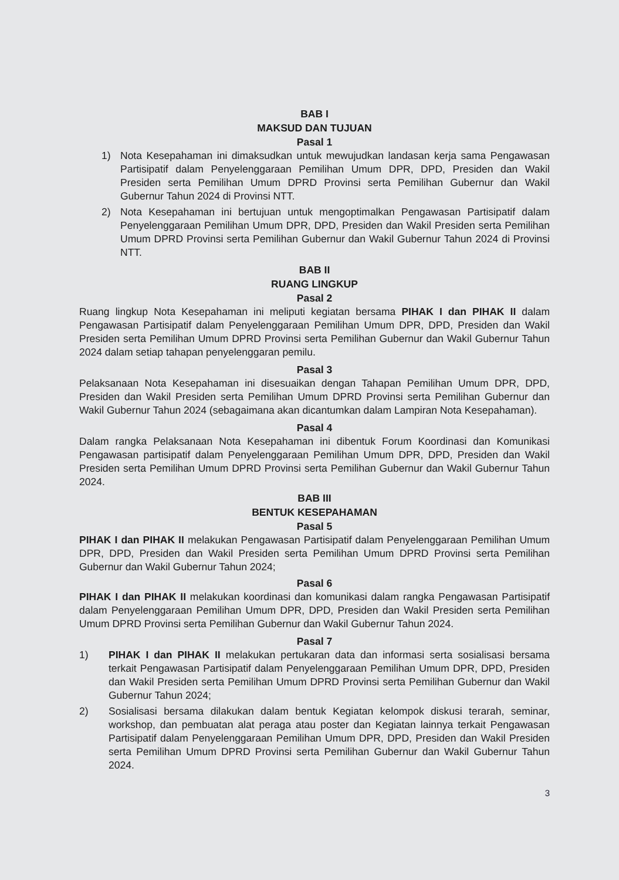BAB I
MAKSUD DAN TUJUAN
Pasal 1
1) Nota Kesepahaman ini dimaksudkan untuk mewujudkan landasan kerja sama Pengawasan Partisipatif dalam Penyelenggaraan Pemilihan Umum DPR, DPD, Presiden dan Wakil Presiden serta Pemilihan Umum DPRD Provinsi serta Pemilihan Gubernur dan Wakil Gubernur Tahun 2024 di Provinsi NTT.
2) Nota Kesepahaman ini bertujuan untuk mengoptimalkan Pengawasan Partisipatif dalam Penyelenggaraan Pemilihan Umum DPR, DPD, Presiden dan Wakil Presiden serta Pemilihan Umum DPRD Provinsi serta Pemilihan Gubernur dan Wakil Gubernur Tahun 2024 di Provinsi NTT.
BAB II
RUANG LINGKUP
Pasal 2
Ruang lingkup Nota Kesepahaman ini meliputi kegiatan bersama PIHAK I dan PIHAK II dalam Pengawasan Partisipatif dalam Penyelenggaraan Pemilihan Umum DPR, DPD, Presiden dan Wakil Presiden serta Pemilihan Umum DPRD Provinsi serta Pemilihan Gubernur dan Wakil Gubernur Tahun 2024 dalam setiap tahapan penyelenggaran pemilu.
Pasal 3
Pelaksanaan Nota Kesepahaman ini disesuaikan dengan Tahapan Pemilihan Umum DPR, DPD, Presiden dan Wakil Presiden serta Pemilihan Umum DPRD Provinsi serta Pemilihan Gubernur dan Wakil Gubernur Tahun 2024 (sebagaimana akan dicantumkan dalam Lampiran Nota Kesepahaman).
Pasal 4
Dalam rangka Pelaksanaan Nota Kesepahaman ini dibentuk Forum Koordinasi dan Komunikasi Pengawasan partisipatif dalam Penyelenggaraan Pemilihan Umum DPR, DPD, Presiden dan Wakil Presiden serta Pemilihan Umum DPRD Provinsi serta Pemilihan Gubernur dan Wakil Gubernur Tahun 2024.
BAB III
BENTUK KESEPAHAMAN
Pasal 5
PIHAK I dan PIHAK II melakukan Pengawasan Partisipatif dalam Penyelenggaraan Pemilihan Umum DPR, DPD, Presiden dan Wakil Presiden serta Pemilihan Umum DPRD Provinsi serta Pemilihan Gubernur dan Wakil Gubernur Tahun 2024;
Pasal 6
PIHAK I dan PIHAK II melakukan koordinasi dan komunikasi dalam rangka Pengawasan Partisipatif dalam Penyelenggaraan Pemilihan Umum DPR, DPD, Presiden dan Wakil Presiden serta Pemilihan Umum DPRD Provinsi serta Pemilihan Gubernur dan Wakil Gubernur Tahun 2024.
Pasal 7
1) PIHAK I dan PIHAK II melakukan pertukaran data dan informasi serta sosialisasi bersama terkait Pengawasan Partisipatif dalam Penyelenggaraan Pemilihan Umum DPR, DPD, Presiden dan Wakil Presiden serta Pemilihan Umum DPRD Provinsi serta Pemilihan Gubernur dan Wakil Gubernur Tahun 2024;
2) Sosialisasi bersama dilakukan dalam bentuk Kegiatan kelompok diskusi terarah, seminar, workshop, dan pembuatan alat peraga atau poster dan Kegiatan lainnya terkait Pengawasan Partisipatif dalam Penyelenggaraan Pemilihan Umum DPR, DPD, Presiden dan Wakil Presiden serta Pemilihan Umum DPRD Provinsi serta Pemilihan Gubernur dan Wakil Gubernur Tahun 2024.
3